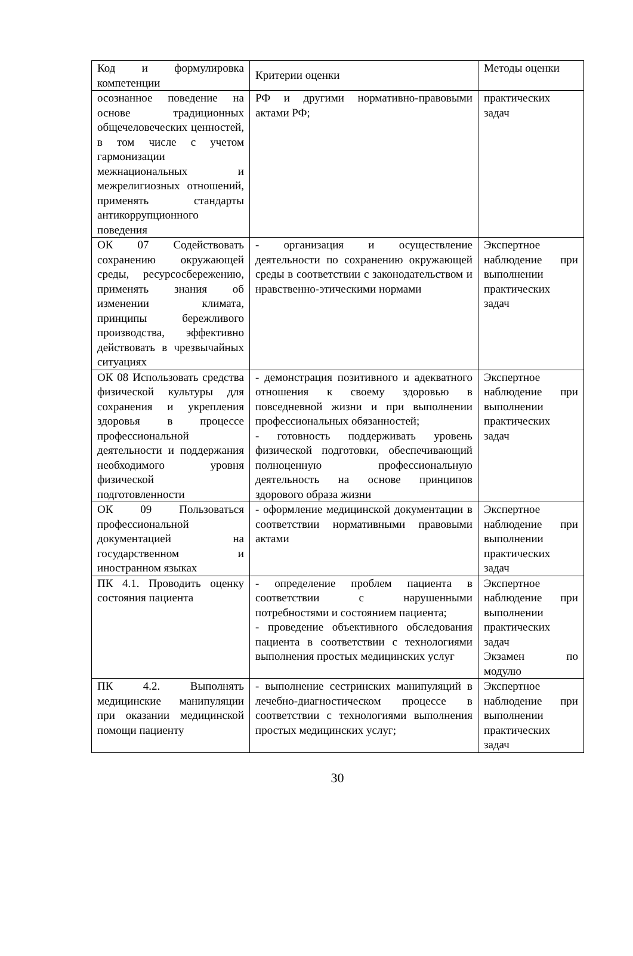| Код и формулировка компетенции | Критерии оценки | Методы оценки |
| осознанное поведение на основе традиционных общечеловеческих ценностей, в том числе с учетом гармонизации межнациональных и межрелигиозных отношений, применять стандарты антикоррупционного поведения | РФ и другими нормативно-правовыми актами РФ; | практических задач |
| ОК 07 Содействовать сохранению окружающей среды, ресурсосбережению, применять знания об изменении климата, принципы бережливого производства, эффективно действовать в чрезвычайных ситуациях | - организация и осуществление деятельности по сохранению окружающей среды в соответствии с законодательством и нравственно-этическими нормами | Экспертное наблюдение при выполнении практических задач |
| ОК 08 Использовать средства физической культуры для сохранения и укрепления здоровья в процессе профессиональной деятельности и поддержания необходимого уровня физической подготовленности | - демонстрация позитивного и адекватного отношения к своему здоровью в повседневной жизни и при выполнении профессиональных обязанностей; - готовность поддерживать уровень физической подготовки, обеспечивающий полноценную профессиональную деятельность на основе принципов здорового образа жизни | Экспертное наблюдение при выполнении практических задач |
| ОК 09 Пользоваться профессиональной документацией на государственном и иностранном языках | - оформление медицинской документации в соответствии нормативными правовыми актами | Экспертное наблюдение при выполнении практических задач |
| ПК 4.1. Проводить оценку состояния пациента | - определение проблем пациента в соответствии с нарушенными потребностями и состоянием пациента; - проведение объективного обследования пациента в соответствии с технологиями выполнения простых медицинских услуг | Экспертное наблюдение при выполнении практических задач Экзамен по модулю |
| ПК 4.2. Выполнять медицинские манипуляции при оказании медицинской помощи пациенту | - выполнение сестринских манипуляций в лечебно-диагностическом процессе в соответствии с технологиями выполнения простых медицинских услуг; | Экспертное наблюдение при выполнении практических задач |
30